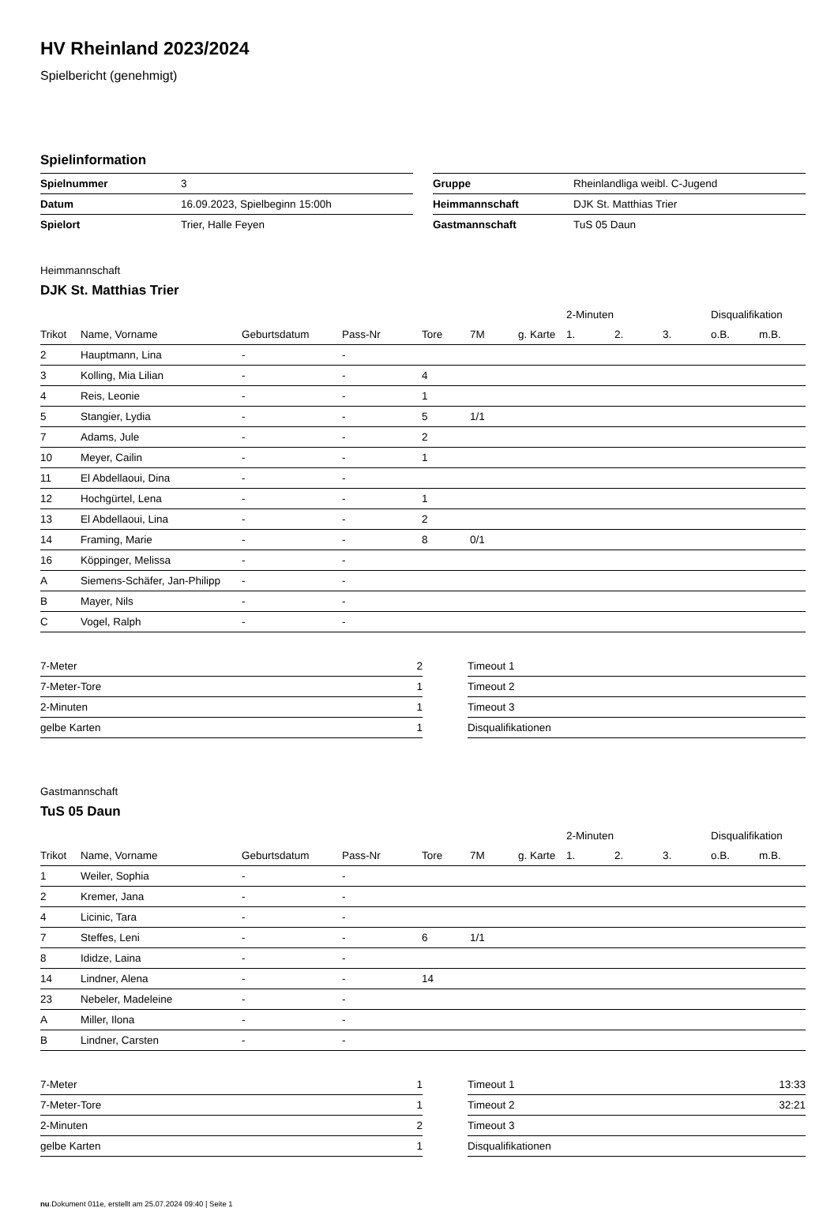HV Rheinland 2023/2024
Spielbericht (genehmigt)
Spielinformation
| Spielnummer | 3 |
| Datum | 16.09.2023, Spielbeginn 15:00h |
| Spielort | Trier, Halle Feyen |
| Gruppe | Rheinlandliga weibl. C-Jugend |
| Heimmannschaft | DJK St. Matthias Trier |
| Gastmannschaft | TuS 05 Daun |
Heimmannschaft
DJK St. Matthias Trier
| | | | | | | | 2-Minuten | | | Disqualifikation | |
| --- | --- | --- | --- | --- | --- | --- | --- | --- | --- | --- | --- |
| Trikot | Name, Vorname | Geburtsdatum | Pass-Nr | Tore | 7M | g. Karte | 1. | 2. | 3. | o.B. | m.B. |
| 2 | Hauptmann, Lina | - | - | | | | | | | | |
| 3 | Kolling, Mia Lilian | - | - | 4 | | | | | | | |
| 4 | Reis, Leonie | - | - | 1 | | | | | | | |
| 5 | Stangier, Lydia | - | - | 5 | 1/1 | | | | | | |
| 7 | Adams, Jule | - | - | 2 | | | | | | | |
| 10 | Meyer, Cailin | - | - | 1 | | | | | | | |
| 11 | El Abdellaoui, Dina | - | - | | | | | | | | |
| 12 | Hochgürtel, Lena | - | - | 1 | | | | | | | |
| 13 | El Abdellaoui, Lina | - | - | 2 | | | | | | | |
| 14 | Framing, Marie | - | - | 8 | 0/1 | | | | | | |
| 16 | Köppinger, Melissa | - | - | | | | | | | | |
| A | Siemens-Schäfer, Jan-Philipp | - | - | | | | | | | | |
| B | Mayer, Nils | - | - | | | | | | | | |
| C | Vogel, Ralph | - | - | | | | | | | | |
| 7-Meter | 2 |
| 7-Meter-Tore | 1 |
| 2-Minuten | 1 |
| gelbe Karten | 1 |
| Timeout 1 | |
| Timeout 2 | |
| Timeout 3 | |
| Disqualifikationen | |
Gastmannschaft
TuS 05 Daun
| | | | | | | | 2-Minuten | | | Disqualifikation | |
| --- | --- | --- | --- | --- | --- | --- | --- | --- | --- | --- | --- |
| Trikot | Name, Vorname | Geburtsdatum | Pass-Nr | Tore | 7M | g. Karte | 1. | 2. | 3. | o.B. | m.B. |
| 1 | Weiler, Sophia | - | - | | | | | | | | |
| 2 | Kremer, Jana | - | - | | | | | | | | |
| 4 | Licinic, Tara | - | - | | | | | | | | |
| 7 | Steffes, Leni | - | - | 6 | 1/1 | | | | | | |
| 8 | Ididze, Laina | - | - | | | | | | | | |
| 14 | Lindner, Alena | - | - | 14 | | | | | | | |
| 23 | Nebeler, Madeleine | - | - | | | | | | | | |
| A | Miller, Ilona | - | - | | | | | | | | |
| B | Lindner, Carsten | - | - | | | | | | | | |
| 7-Meter | 1 |
| 7-Meter-Tore | 1 |
| 2-Minuten | 2 |
| gelbe Karten | 1 |
| Timeout 1 | 13:33 |
| Timeout 2 | 32:21 |
| Timeout 3 | |
| Disqualifikationen | |
nu.Dokument 011e, erstellt am 25.07.2024 09:40 | Seite 1